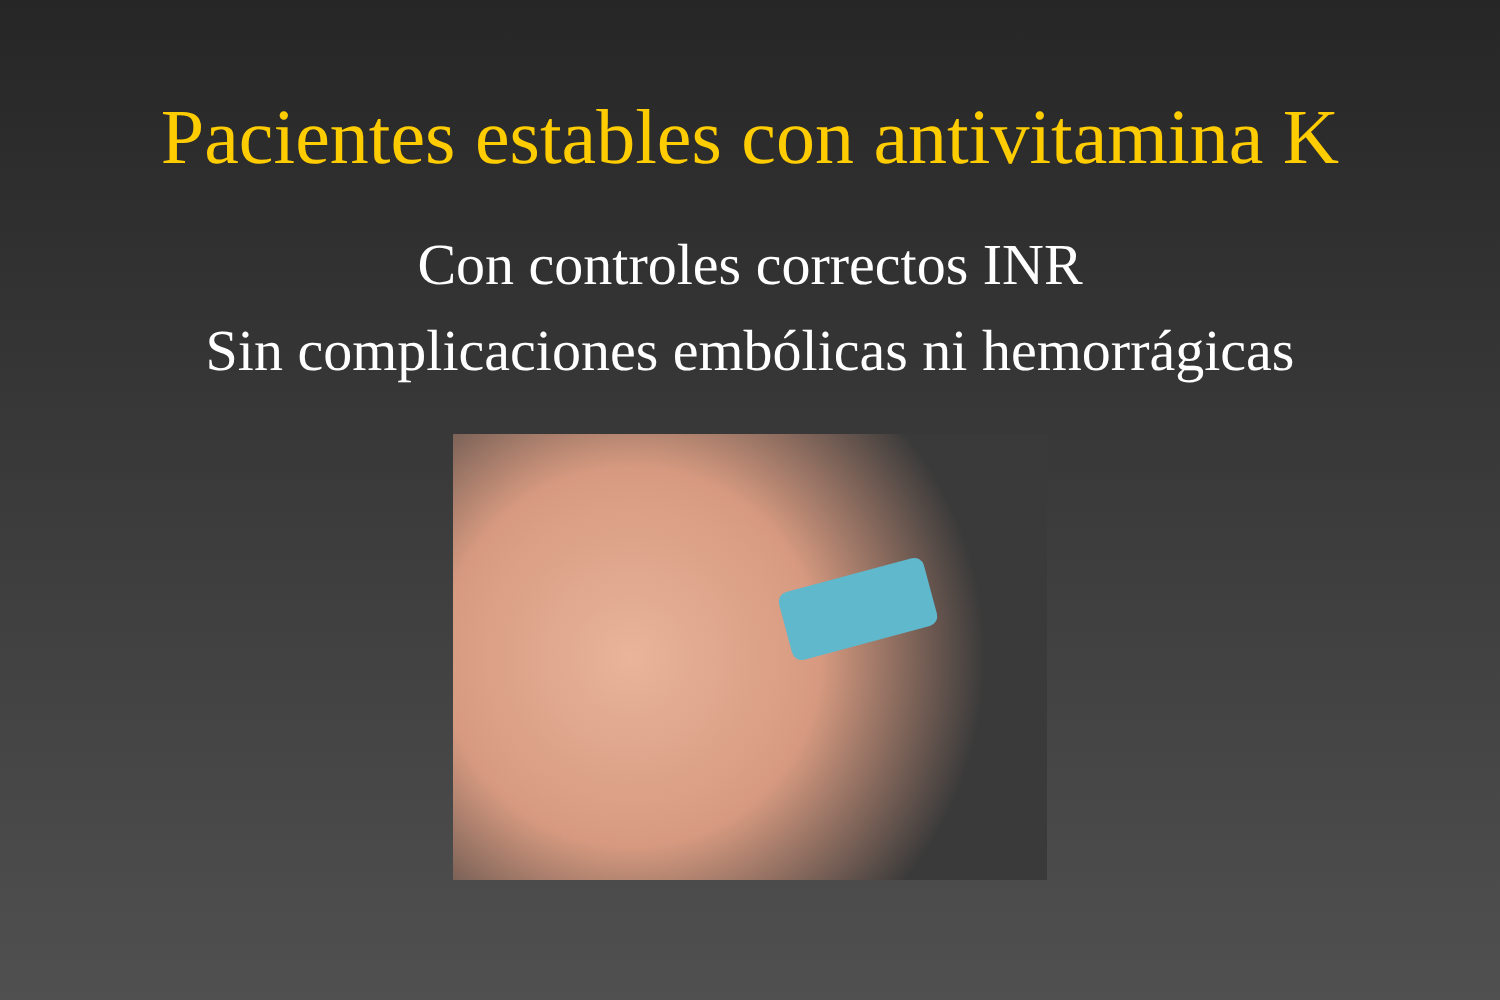Pacientes estables con antivitamina K
Con controles correctos INR
Sin complicaciones embólicas ni hemorrágicas